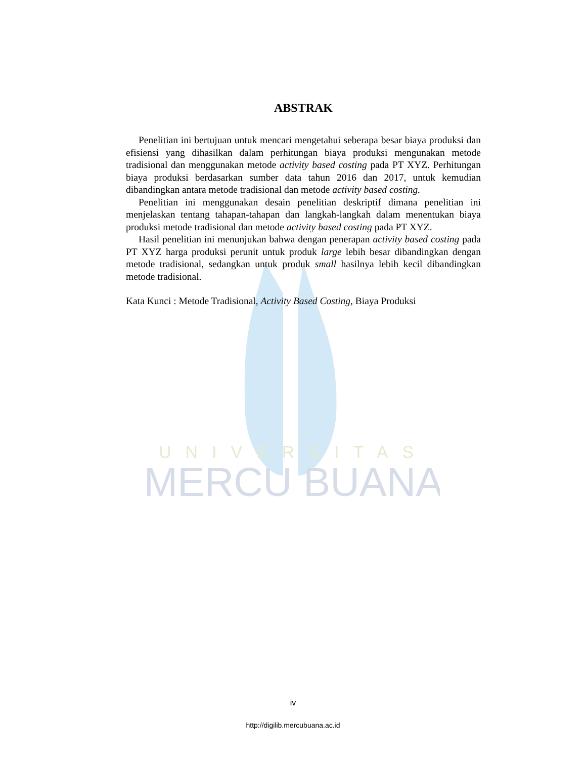UNIVERSITAS
MERCU BUANA
ABSTRAK
Penelitian ini bertujuan untuk mencari mengetahui seberapa besar biaya produksi dan efisiensi yang dihasilkan dalam perhitungan biaya produksi mengunakan metode tradisional dan menggunakan metode activity based costing pada PT XYZ. Perhitungan biaya produksi berdasarkan sumber data tahun 2016 dan 2017, untuk kemudian dibandingkan antara metode tradisional dan metode activity based costing.
Penelitian ini menggunakan desain penelitian deskriptif dimana penelitian ini menjelaskan tentang tahapan-tahapan dan langkah-langkah dalam menentukan biaya produksi metode tradisional dan metode activity based costing pada PT XYZ.
Hasil penelitian ini menunjukan bahwa dengan penerapan activity based costing pada PT XYZ harga produksi perunit untuk produk large lebih besar dibandingkan dengan metode tradisional, sedangkan untuk produk small hasilnya lebih kecil dibandingkan metode tradisional.
Kata Kunci : Metode Tradisional, Activity Based Costing, Biaya Produksi
iv
http://digilib.mercubuana.ac.id